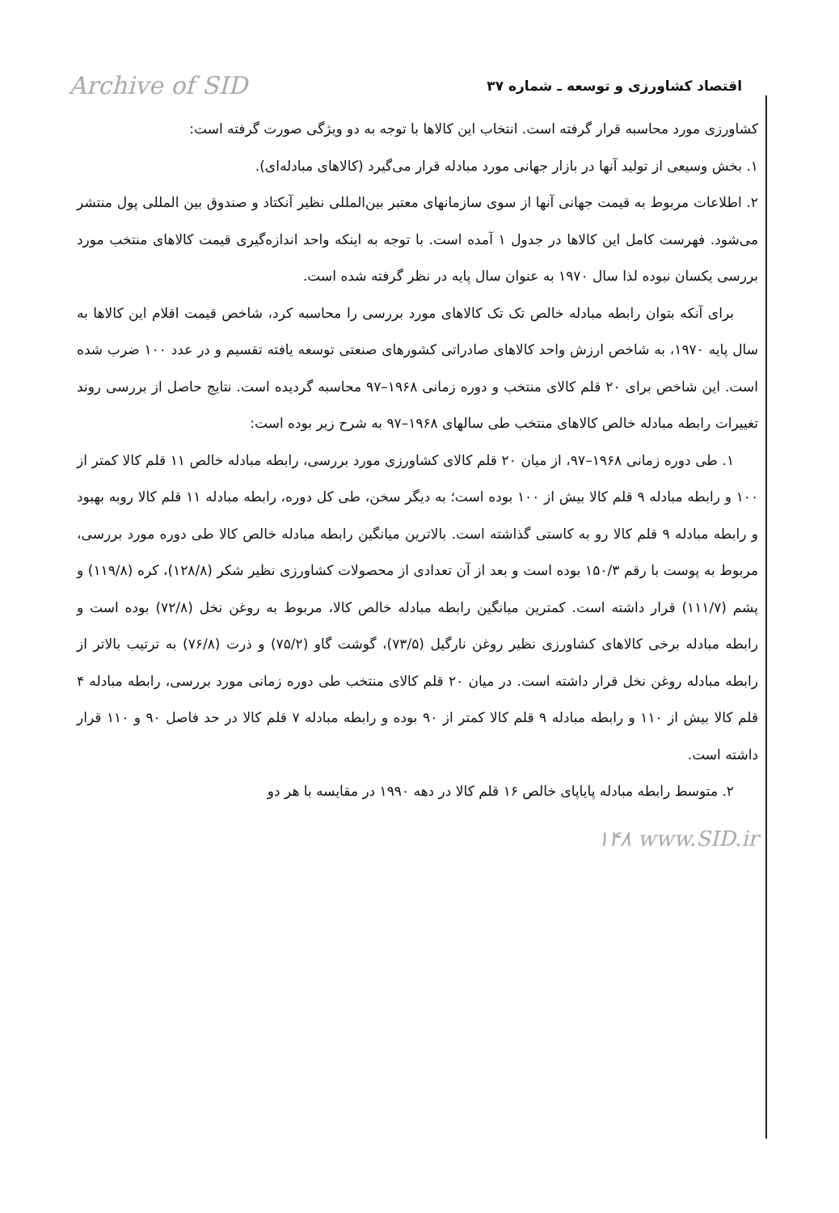Archive of SID اقتصاد کشاورزی و توسعه ـ شماره ۳۷
کشاورزی مورد محاسبه قرار گرفته است. انتخاب این کالاها با توجه به دو ویژگی صورت گرفته است:
۱. بخش وسیعی از تولید آنها در بازار جهانی مورد مبادله قرار می‌گیرد (کالاهای مبادله‌ای).
۲. اطلاعات مربوط به قیمت جهانی آنها از سوی سازمانهای معتبر بین‌المللی نظیر آنکتاد و صندوق بین المللی پول منتشر می‌شود. فهرست کامل این کالاها در جدول ۱ آمده است. با توجه به اینکه واحد اندازه‌گیری قیمت کالاهای منتخب مورد بررسی یکسان نبوده لذا سال ۱۹۷۰ به عنوان سال پایه در نظر گرفته شده است.
برای آنکه بتوان رابطه مبادله خالص تک تک کالاهای مورد بررسی را محاسبه کرد، شاخص قیمت اقلام این کالاها به سال پایه ۱۹۷۰، به شاخص ارزش واحد کالاهای صادراتی کشورهای صنعتی توسعه یافته تقسیم و در عدد ۱۰۰ ضرب شده است. این شاخص برای ۲۰ قلم کالای منتخب و دوره زمانی ۱۹۶۸–۹۷ محاسبه گردیده است. نتایج حاصل از بررسی روند تغییرات رابطه مبادله خالص کالاهای منتخب طی سالهای ۱۹۶۸–۹۷ به شرح زیر بوده است:
۱. طی دوره زمانی ۱۹۶۸–۹۷، از میان ۲۰ قلم کالای کشاورزی مورد بررسی، رابطه مبادله خالص ۱۱ قلم کالا کمتر از ۱۰۰ و رابطه مبادله ۹ قلم کالا بیش از ۱۰۰ بوده است؛ به دیگر سخن، طی کل دوره، رابطه مبادله ۱۱ قلم کالا روبه بهبود و رابطه مبادله ۹ قلم کالا رو به کاستی گذاشته است. بالاترین میانگین رابطه مبادله خالص کالا طی دوره مورد بررسی، مربوط به پوست با رقم ۱۵۰/۳ بوده است و بعد از آن تعدادی از محصولات کشاورزی نظیر شکر (۱۲۸/۸)، کره (۱۱۹/۸) و پشم (۱۱۱/۷) قرار داشته است. کمترین میانگین رابطه مبادله خالص کالا، مربوط به روغن نخل (۷۲/۸) بوده است و رابطه مبادله برخی کالاهای کشاورزی نظیر روغن نارگیل (۷۳/۵)، گوشت گاو (۷۵/۲) و ذرت (۷۶/۸) به ترتیب بالاتر از رابطه مبادله روغن نخل قرار داشته است. در میان ۲۰ قلم کالای منتخب طی دوره زمانی مورد بررسی، رابطه مبادله ۴ قلم کالا بیش از ۱۱۰ و رابطه مبادله ۹ قلم کالا کمتر از ۹۰ بوده و رابطه مبادله ۷ قلم کالا در حد فاصل ۹۰ و ۱۱۰ قرار داشته است.
۲. متوسط رابطه مبادله پایاپای خالص ۱۶ قلم کالا در دهه ۱۹۹۰ در مقایسه با هر دو
۱۴۸ www.SID.ir